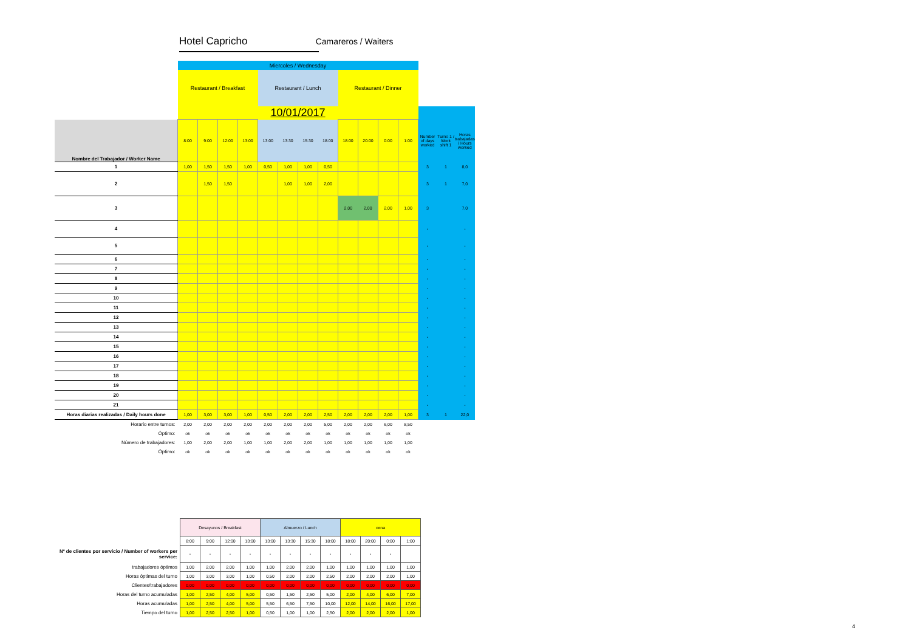Hotel Capricho Camareros / Waiters
| | Miercoles / Wednesday | | | | | | | | | | | | | | |
| | Restaurant / Breakfast | | | | Restaurant / Lunch | | | | Restaurant / Dinner | | | | | | |
| | 10/01/2017 | | | | | | | | | | | | | | |
| Nombre del Trabajador / Worker Name | 8:00 | 9:00 | 12:00 | 13:00 | 13:00 | 13:30 | 15:30 | 18:00 | 18:00 | 20:00 | 0:00 | 1:00 | Number of days worked | Turno 1 / Work shift 1 | Horas trabajadas / Hours worked |
| 1 | 1,00 | 1,50 | 1,50 | 1,00 | 0,50 | 1,00 | 1,00 | 0,50 | | | | | 3 | 1 | 8,0 |
| 2 | | 1,50 | 1,50 | | | 1,00 | 1,00 | 2,00 | | | | | 3 | 1 | 7,0 |
| 3 | | | | | | | | | 2,00 | 2,00 | 2,00 | 1,00 | 3 | | 7,0 |
| 4 | | | | | | | | | | | | | - | | - |
| 5 | | | | | | | | | | | | | - | | - |
| 6 | | | | | | | | | | | | | - | | - |
| 7 | | | | | | | | | | | | | - | | - |
| 8 | | | | | | | | | | | | | - | | - |
| 9 | | | | | | | | | | | | | - | | - |
| 10 | | | | | | | | | | | | | - | | - |
| 11 | | | | | | | | | | | | | - | | - |
| 12 | | | | | | | | | | | | | - | | - |
| 13 | | | | | | | | | | | | | - | | - |
| 14 | | | | | | | | | | | | | - | | - |
| 15 | | | | | | | | | | | | | - | | - |
| 16 | | | | | | | | | | | | | - | | - |
| 17 | | | | | | | | | | | | | - | | - |
| 18 | | | | | | | | | | | | | - | | - |
| 19 | | | | | | | | | | | | | - | | - |
| 20 | | | | | | | | | | | | | - | | - |
| 21 | | | | | | | | | | | | | - | | - |
| Horas diarias realizadas / Daily hours done | 1,00 | 3,00 | 3,00 | 1,00 | 0,50 | 2,00 | 2,00 | 2,50 | 2,00 | 2,00 | 2,00 | 1,00 | 3 | 1 | 22,0 |
| Horario entre turnos: | 2,00 | 2,00 | 2,00 | 2,00 | 2,00 | 2,00 | 2,00 | 5,00 | 2,00 | 2,00 | 6,00 | 8,50 | | | |
| Óptimo: | ok | ok | ok | ok | ok | ok | ok | ok | ok | ok | ok | ok | | | |
| Número de trabajadores: | 1,00 | 2,00 | 2,00 | 1,00 | 1,00 | 2,00 | 2,00 | 1,00 | 1,00 | 1,00 | 1,00 | 1,00 | | | |
| Óptimo: | ok | ok | ok | ok | ok | ok | ok | ok | ok | ok | ok | ok | | | |
| | Desayunos / Breakfast | | | | Almuerzo / Lunch | | | | cena | | | |
| | 8:00 | 9:00 | 12:00 | 13:00 | 13:00 | 13:30 | 15:30 | 18:00 | 18:00 | 20:00 | 0:00 | 1:00 |
| Nº de clientes por servicio / Number of workers per service: | - | - | - | - | - | - | - | - | - | - | - | |
| trabajadores óptimos | 1,00 | 2,00 | 2,00 | 1,00 | 1,00 | 2,00 | 2,00 | 1,00 | 1,00 | 1,00 | 1,00 | 1,00 |
| Horas óptimas del turno | 1,00 | 3,00 | 3,00 | 1,00 | 0,50 | 2,00 | 2,00 | 2,50 | 2,00 | 2,00 | 2,00 | 1,00 |
| Clientes/trabajadores | 0,00 | 0,00 | 0,00 | 0,00 | 0,00 | 0,00 | 0,00 | 0,00 | 0,00 | 0,00 | 0,00 | 0,00 |
| Horas del turno acumuladas | 1,00 | 2,50 | 4,00 | 5,00 | 0,50 | 1,50 | 2,50 | 5,00 | 2,00 | 4,00 | 6,00 | 7,00 |
| Horas acumuladas | 1,00 | 2,50 | 4,00 | 5,00 | 5,50 | 6,50 | 7,50 | 10,00 | 12,00 | 14,00 | 16,00 | 17,00 |
| Tiempo del turno | 1,00 | 2,50 | 2,50 | 1,00 | 0,50 | 1,00 | 1,00 | 2,50 | 2,00 | 2,00 | 2,00 | 1,00 |
4